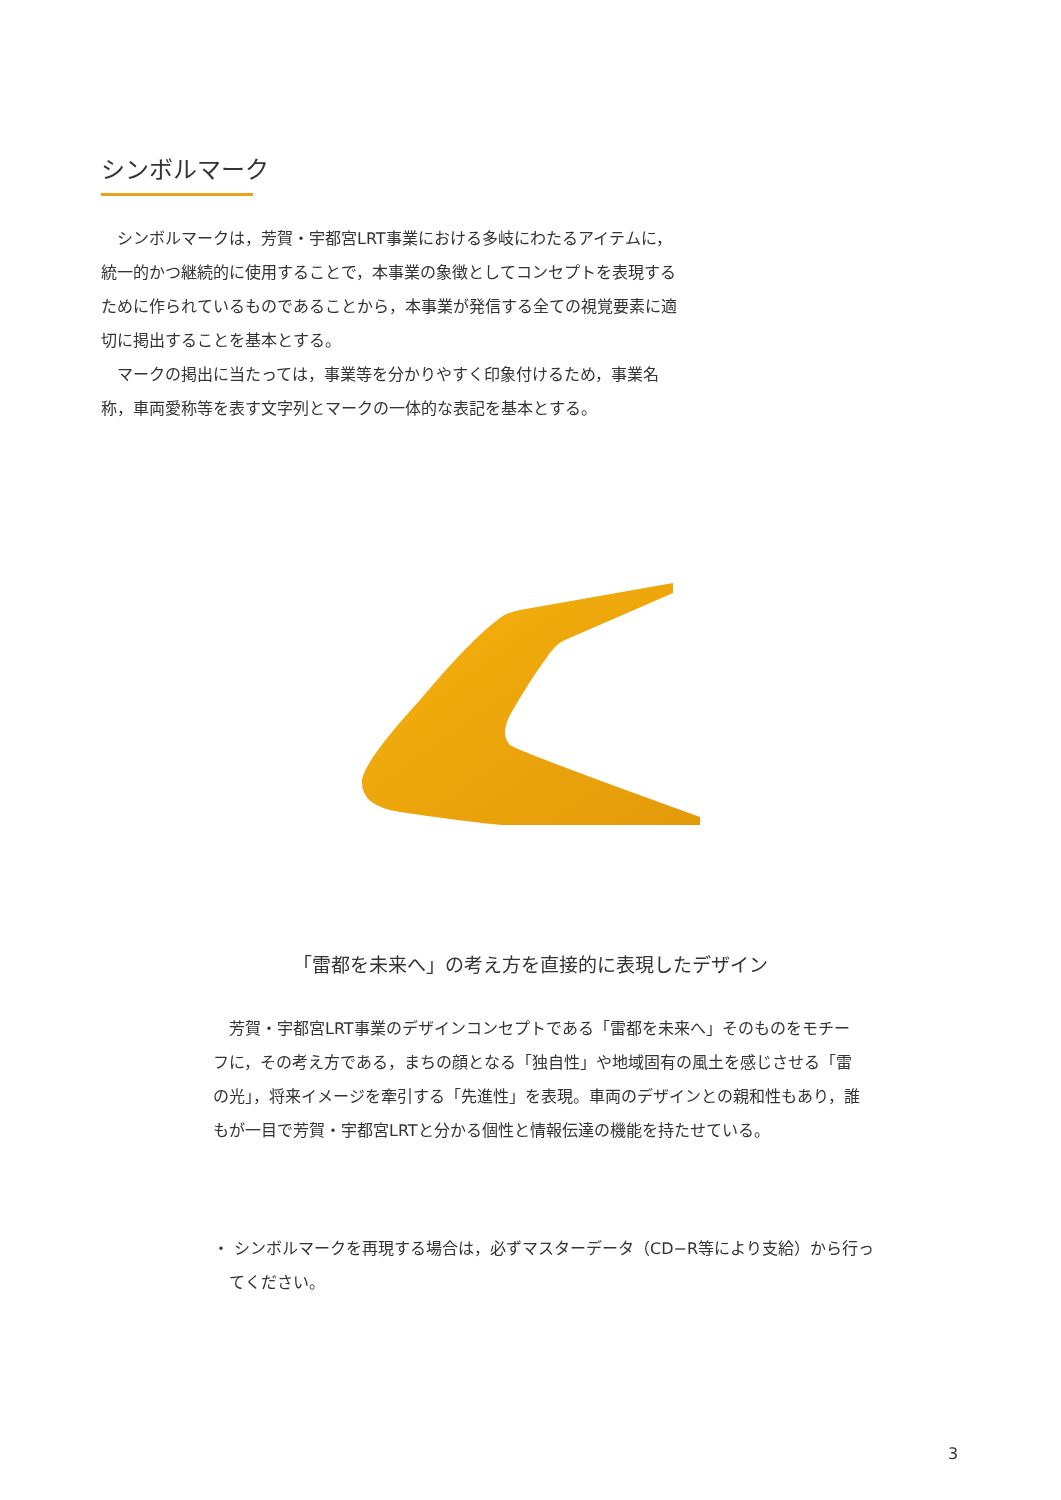シンボルマーク
　シンボルマークは，芳賀・宇都宮LRT事業における多岐にわたるアイテムに，統一的かつ継続的に使用することで，本事業の象徴としてコンセプトを表現するために作られているものであることから，本事業が発信する全ての視覚要素に適切に掲出することを基本とする。
　マークの掲出に当たっては，事業等を分かりやすく印象付けるため，事業名称，車両愛称等を表す文字列とマークの一体的な表記を基本とする。
「雷都を未来へ」の考え方を直接的に表現したデザイン
　芳賀・宇都宮LRT事業のデザインコンセプトである「雷都を未来へ」そのものをモチーフに，その考え方である，まちの顔となる「独自性」や地域固有の風土を感じさせる「雷の光」，将来イメージを牽引する「先進性」を表現。車両のデザインとの親和性もあり，誰もが一目で芳賀・宇都宮LRTと分かる個性と情報伝達の機能を持たせている。
・ シンボルマークを再現する場合は，必ずマスターデータ（CD−R等により支給）から行ってください。
3